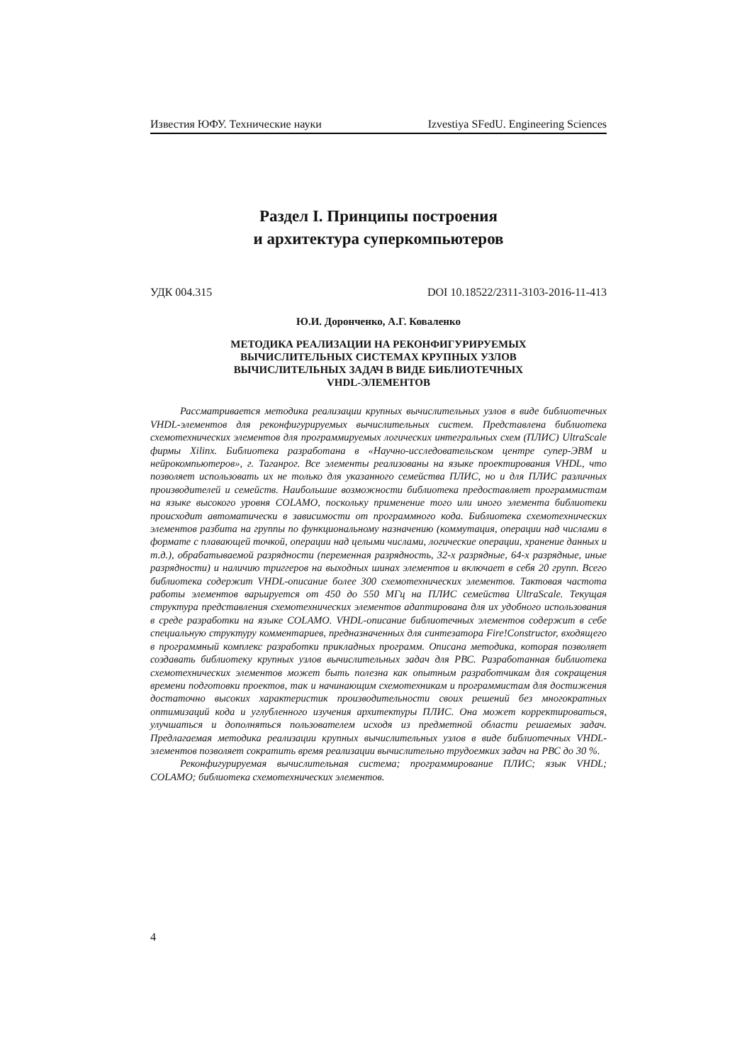Известия ЮФУ. Технические науки Izvestiya SFedU. Engineering Sciences
Раздел I. Принципы построения
и архитектура суперкомпьютеров
УДК 004.315 DOI 10.18522/2311-3103-2016-11-413
Ю.И. Доронченко, А.Г. Коваленко
МЕТОДИКА РЕАЛИЗАЦИИ НА РЕКОНФИГУРИРУЕМЫХ
ВЫЧИСЛИТЕЛЬНЫХ СИСТЕМАХ КРУПНЫХ УЗЛОВ
ВЫЧИСЛИТЕЛЬНЫХ ЗАДАЧ В ВИДЕ БИБЛИОТЕЧНЫХ
VHDL-ЭЛЕМЕНТОВ
Рассматривается методика реализации крупных вычислительных узлов в виде библиотечных VHDL-элементов для реконфигурируемых вычислительных систем. Представлена библиотека схемотехнических элементов для программируемых логических интегральных схем (ПЛИС) UltraScale фирмы Xilinx. Библиотека разработана в «Научно-исследовательском центре супер-ЭВМ и нейрокомпьютеров», г. Таганрог. Все элементы реализованы на языке проектирования VHDL, что позволяет использовать их не только для указанного семейства ПЛИС, но и для ПЛИС различных производителей и семейств. Наибольшие возможности библиотека предоставляет программистам на языке высокого уровня COLAMO, поскольку применение того или иного элемента библиотеки происходит автоматически в зависимости от программного кода. Библиотека схемотехнических элементов разбита на группы по функциональному назначению (коммутация, операции над числами в формате с плавающей точкой, операции над целыми числами, логические операции, хранение данных и т.д.), обрабатываемой разрядности (переменная разрядность, 32-х разрядные, 64-х разрядные, иные разрядности) и наличию триггеров на выходных шинах элементов и включает в себя 20 групп. Всего библиотека содержит VHDL-описание более 300 схемотехнических элементов. Тактовая частота работы элементов варьируется от 450 до 550 МГц на ПЛИС семейства UltraScale. Текущая структура представления схемотехнических элементов адаптирована для их удобного использования в среде разработки на языке COLAMO. VHDL-описание библиотечных элементов содержит в себе специальную структуру комментариев, предназначенных для синтезатора Fire!Constructor, входящего в программный комплекс разработки прикладных программ. Описана методика, которая позволяет создавать библиотеку крупных узлов вычислительных задач для РВС. Разработанная библиотека схемотехнических элементов может быть полезна как опытным разработчикам для сокращения времени подготовки проектов, так и начинающим схемотехникам и программистам для достижения достаточно высоких характеристик производительности своих решений без многократных оптимизаций кода и углубленного изучения архитектуры ПЛИС. Она может корректироваться, улучшаться и дополняться пользователем исходя из предметной области решаемых задач. Предлагаемая методика реализации крупных вычислительных узлов в виде библиотечных VHDL-элементов позволяет сократить время реализации вычислительно трудоемких задач на РВС до 30 %.
Реконфигурируемая вычислительная система; программирование ПЛИС; язык VHDL; COLAMO; библиотека схемотехнических элементов.
4